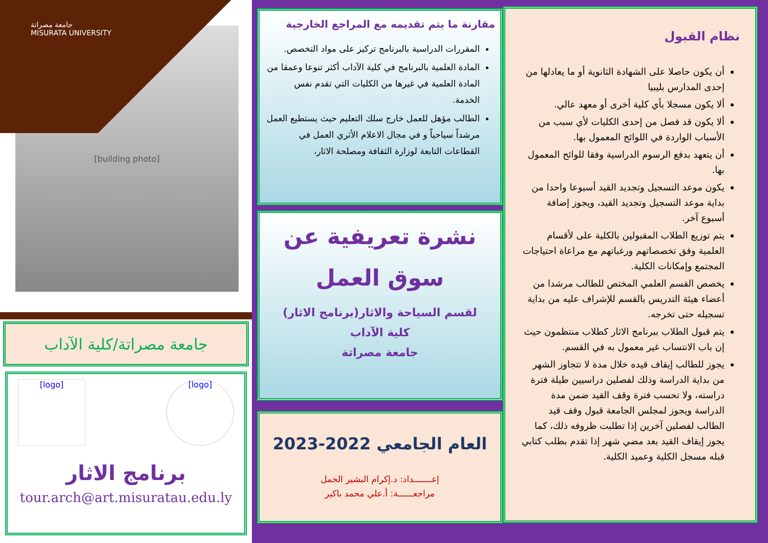نظام القبول
أن يكون حاصلا على الشهادة الثانوية أو ما يعادلها من إحدى المدارس بليبيا
ألا يكون مسجلا بأي كلية أخرى أو معهد عالي.
ألا يكون قد فصل من إحدى الكليات لأي سبب من الأسباب الواردة في اللوائح المعمول بها.
أن يتعهد بدفع الرسوم الدراسية وفقا للوائح المعمول بها.
يكون موعد التسجيل وتجديد القيد أسبوعا واحدا من بداية موعد التسجيل وتجديد القيد، ويجوز إضافة أسبوع آخر.
يتم توزيع الطلاب المقبولين بالكلية على لأقسام العلمية وفق تخصصاتهم ورغباتهم مع مراعاة احتياجات المجتمع وإمكانات الكلية.
يخصص القسم العلمي المختص للطالب مرشدا من أعضاء هيئة التدريس بالقسم للإشراف عليه من بداية تسجيله حتى تخرجه.
يتم قبول الطلاب ببرنامج الاثار كطلاب منتظمون حيث إن باب الانتساب غير معمول به في القسم.
يجوز للطالب إيقاف قيده خلال مدة لا تتجاوز الشهر من بداية الدراسة وذلك لفصلين دراسيين طيلة فترة دراسته، ولا تحسب فترة وقف القيد ضمن مدة الدراسة ويجوز لمجلس الجامعة قبول وقف قيد الطالب لفصلين آخرين إذا تطلبت ظروفه ذلك، كما يجوز إيقاف القيد بعد مضي شهر إذا تقدم بطلب كتابي قبله مسجل الكلية وعميد الكلية.
مقارنة ما يتم تقديمه مع المراجع الخارجية
المقررات الدراسية بالبرنامج تركيز على مواد التخصص.
المادة العلمية بالبرنامج في كلية الآداب أكثر تنوعا وعمقا من المادة العلمية في غيرها من الكليات التي تقدم نفس الخدمة.
الطالب مؤهل للعمل خارج سلك التعليم حيث يستطيع العمل مرشداً سياحياً و في مجال الاعلام الأثري العمل في القطاعات التابعة لوزارة الثقافة ومصلحة الاثار،
نشرة تعريفية عن
سوق العمل
لقسم السياحة والاثار(برنامج الاثار)
كلية الآداب
جامعة مصراتة
العام الجامعي 2022-2023
إعـــــــداد: د.إكرام البشير الجمل
مراجعــــــة: أ.علي محمد باكير
جامعة مصراتة
MISURATA UNIVERSITY
[building photo]
جامعة مصراتة/كلية الآداب
[logo] [logo]
برنامج الاثار
tour.arch@art.misuratau.edu.ly